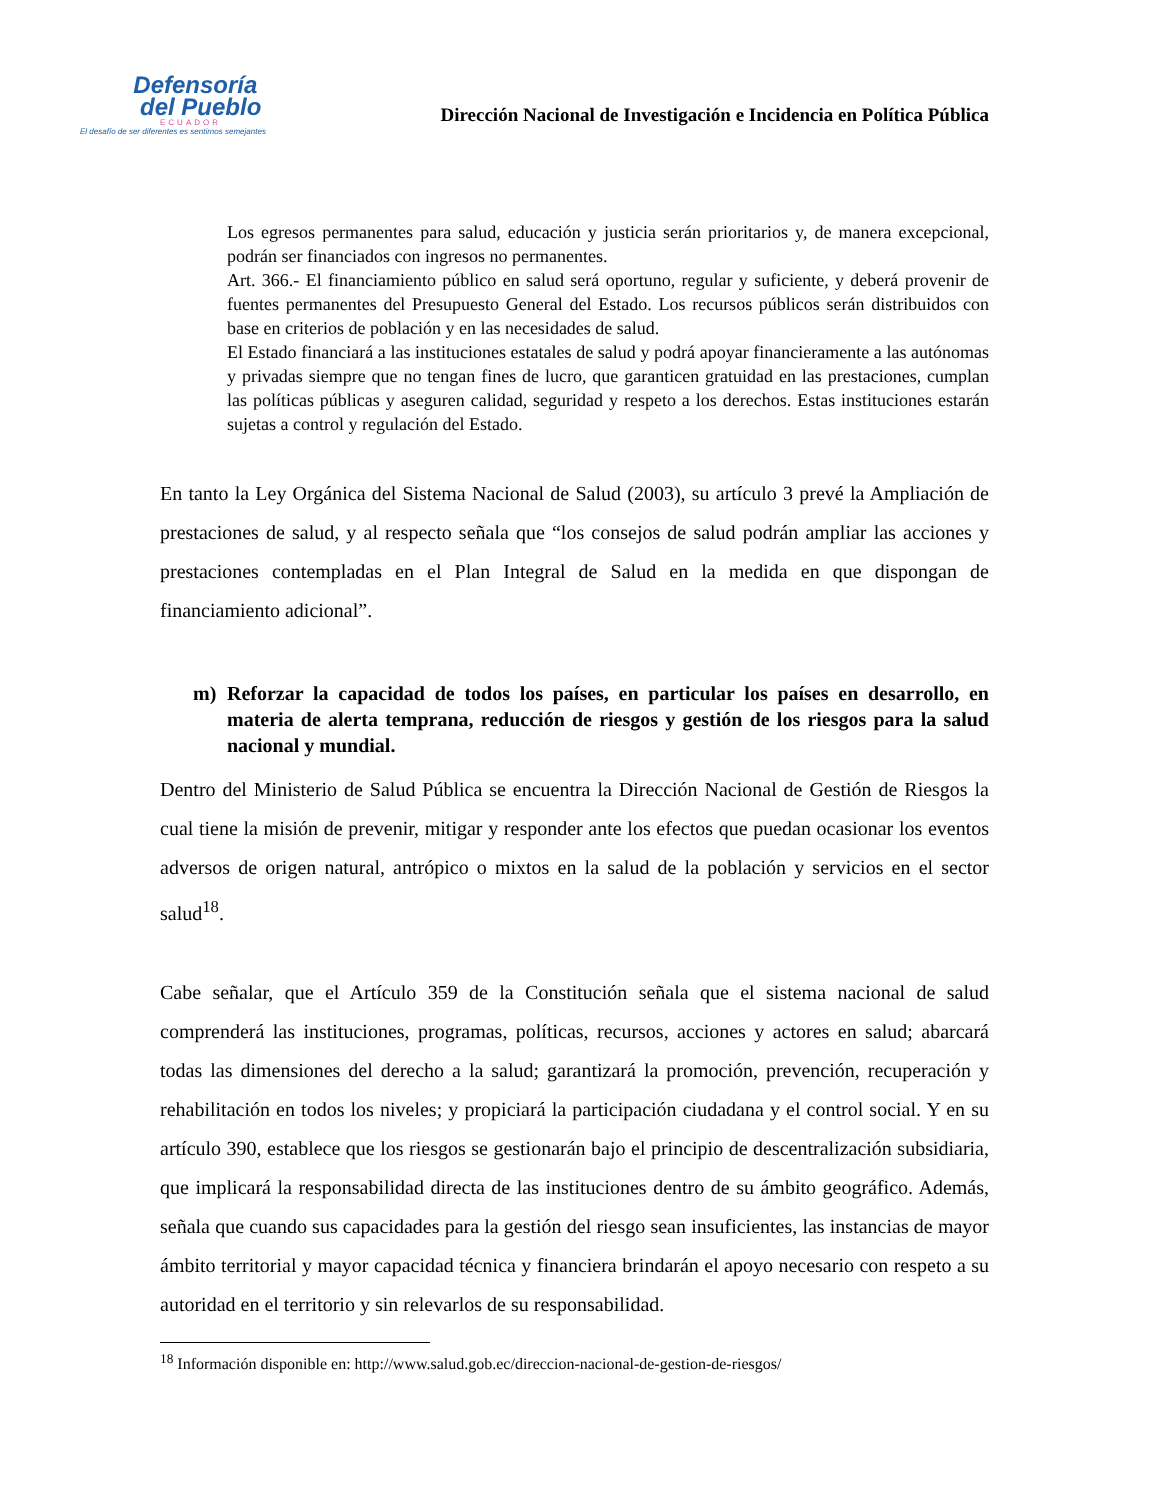Defensoría
del Pueblo
ECUADOR
El desafío de ser diferentes es sentirnos semejantes
Dirección Nacional de Investigación e Incidencia en Política Pública
Los egresos permanentes para salud, educación y justicia serán prioritarios y, de manera excepcional, podrán ser financiados con ingresos no permanentes.
Art. 366.- El financiamiento público en salud será oportuno, regular y suficiente, y deberá provenir de fuentes permanentes del Presupuesto General del Estado. Los recursos públicos serán distribuidos con base en criterios de población y en las necesidades de salud.
El Estado financiará a las instituciones estatales de salud y podrá apoyar financieramente a las autónomas y privadas siempre que no tengan fines de lucro, que garanticen gratuidad en las prestaciones, cumplan las políticas públicas y aseguren calidad, seguridad y respeto a los derechos. Estas instituciones estarán sujetas a control y regulación del Estado.
En tanto la Ley Orgánica del Sistema Nacional de Salud (2003), su artículo 3 prevé la Ampliación de prestaciones de salud, y al respecto señala que “los consejos de salud podrán ampliar las acciones y prestaciones contempladas en el Plan Integral de Salud en la medida en que dispongan de financiamiento adicional”.
m) Reforzar la capacidad de todos los países, en particular los países en desarrollo, en materia de alerta temprana, reducción de riesgos y gestión de los riesgos para la salud nacional y mundial.
Dentro del Ministerio de Salud Pública se encuentra la Dirección Nacional de Gestión de Riesgos la cual tiene la misión de prevenir, mitigar y responder ante los efectos que puedan ocasionar los eventos adversos de origen natural, antrópico o mixtos en la salud de la población y servicios en el sector salud<sup>18</sup>.
Cabe señalar, que el Artículo 359 de la Constitución señala que el sistema nacional de salud comprenderá las instituciones, programas, políticas, recursos, acciones y actores en salud; abarcará todas las dimensiones del derecho a la salud; garantizará la promoción, prevención, recuperación y rehabilitación en todos los niveles; y propiciará la participación ciudadana y el control social. Y en su artículo 390, establece que los riesgos se gestionarán bajo el principio de descentralización subsidiaria, que implicará la responsabilidad directa de las instituciones dentro de su ámbito geográfico. Además, señala que cuando sus capacidades para la gestión del riesgo sean insuficientes, las instancias de mayor ámbito territorial y mayor capacidad técnica y financiera brindarán el apoyo necesario con respeto a su autoridad en el territorio y sin relevarlos de su responsabilidad.
<sup>18</sup> Información disponible en: http://www.salud.gob.ec/direccion-nacional-de-gestion-de-riesgos/